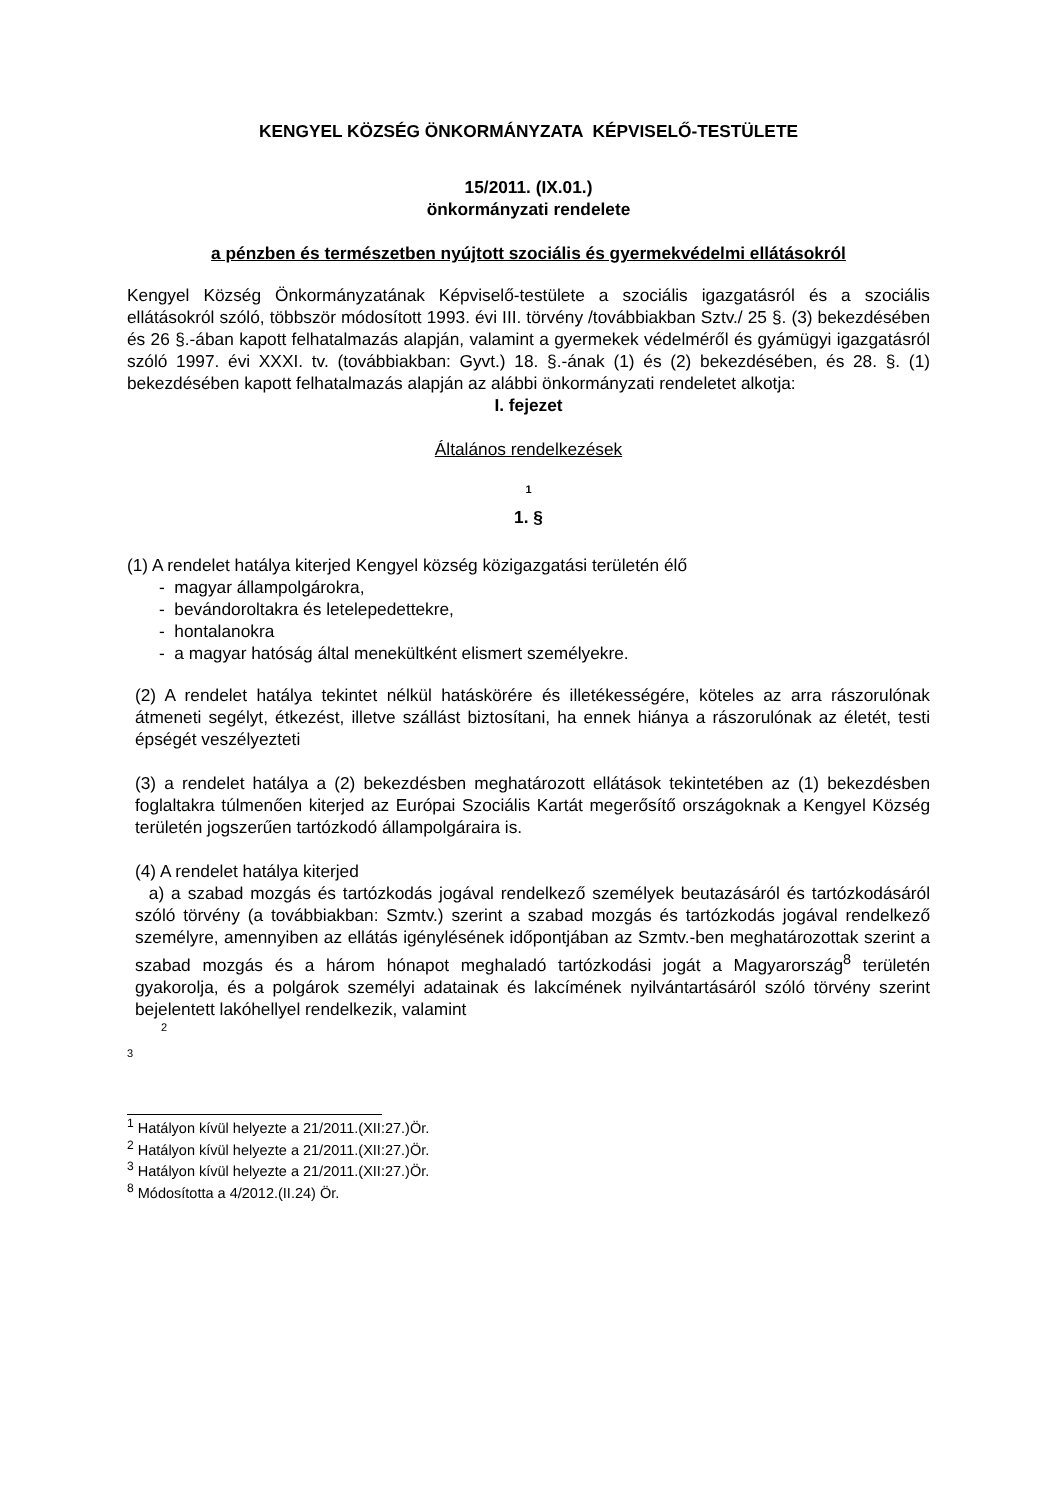KENGYEL KÖZSÉG ÖNKORMÁNYZATA KÉPVISELŐ-TESTÜLETE
15/2011. (IX.01.)
önkormányzati rendelete
a pénzben és természetben nyújtott szociális és gyermekvédelmi ellátásokról
Kengyel Község Önkormányzatának Képviselő-testülete a szociális igazgatásról és a szociális ellátásokról szóló, többször módosított 1993. évi III. törvény /továbbiakban Sztv./ 25 §. (3) bekezdésében és 26 §.-ában kapott felhatalmazás alapján, valamint a gyermekek védelméről és gyámügyi igazgatásról szóló 1997. évi XXXI. tv. (továbbiakban: Gyvt.) 18. §.-ának (1) és (2) bekezdésében, és 28. §. (1) bekezdésében kapott felhatalmazás alapján az alábbi önkormányzati rendeletet alkotja:
I. fejezet
Általános rendelkezések
1
1. §
(1) A rendelet hatálya kiterjed Kengyel község közigazgatási területén élő
- magyar állampolgárokra,
- bevándoroltakra és letelepedettekre,
- hontalanokra
- a magyar hatóság által menekültként elismert személyekre.
(2) A rendelet hatálya tekintet nélkül hatáskörére és illetékességére, köteles az arra rászorulónak átmeneti segélyt, étkezést, illetve szállást biztosítani, ha ennek hiánya a rászorulónak az életét, testi épségét veszélyezteti
(3) a rendelet hatálya a (2) bekezdésben meghatározott ellátások tekintetében az (1) bekezdésben foglaltakra túlmenően kiterjed az Európai Szociális Kartát megerősítő országoknak a Kengyel Község területén jogszerűen tartózkodó állampolgáraira is.
(4) A rendelet hatálya kiterjed
a) a szabad mozgás és tartózkodás jogával rendelkező személyek beutazásáról és tartózkodásáról szóló törvény (a továbbiakban: Szmtv.) szerint a szabad mozgás és tartózkodás jogával rendelkező személyre, amennyiben az ellátás igénylésének időpontjában az Szmtv.-ben meghatározottak szerint a szabad mozgás és a három hónapot meghaladó tartózkodási jogát a Magyarország<sup>8</sup> területén gyakorolja, és a polgárok személyi adatainak és lakcímének nyilvántartásáról szóló törvény szerint bejelentett lakóhellyel rendelkezik, valamint
2
3
<sup>1</sup> Hatályon kívül helyezte a 21/2011.(XII:27.)Ör.
<sup>2</sup> Hatályon kívül helyezte a 21/2011.(XII:27.)Ör.
<sup>3</sup> Hatályon kívül helyezte a 21/2011.(XII:27.)Ör.
<sup>8</sup> Módosította a 4/2012.(II.24) Ör.